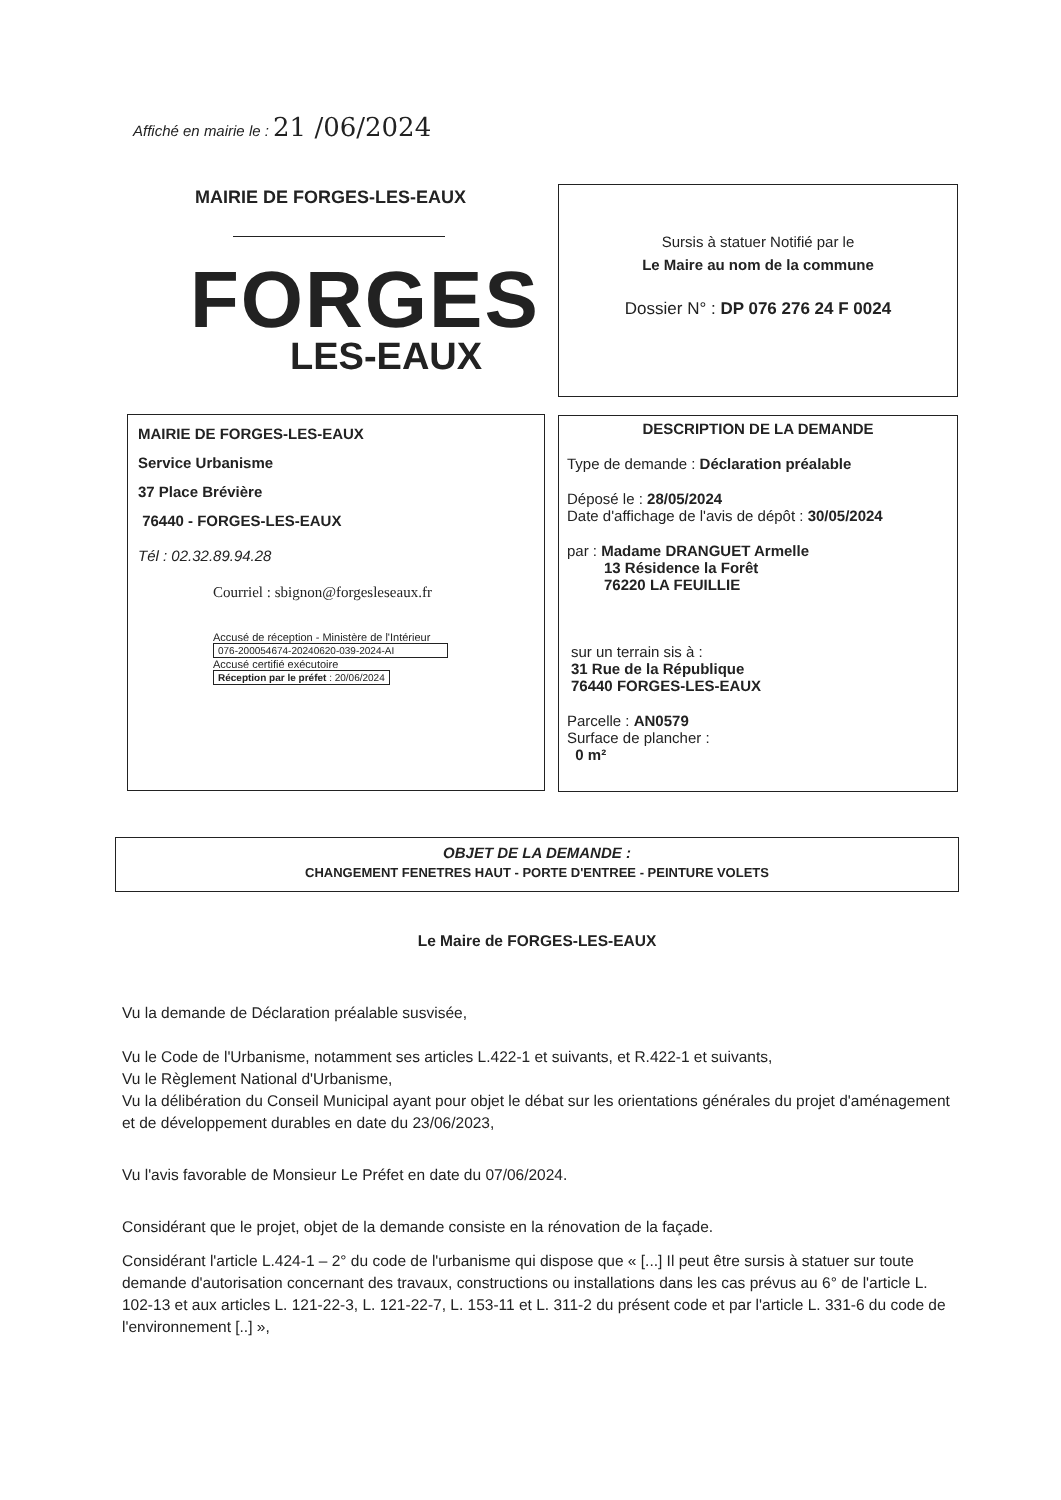Affiché en mairie le : 21 /06/2024
MAIRIE DE FORGES-LES-EAUX
FORGES
LES-EAUX
Sursis à statuer Notifié par le
Le Maire au nom de la commune
Dossier N° : DP 076 276 24 F 0024
MAIRIE DE FORGES-LES-EAUX
Service Urbanisme
37 Place Brévière
76440 - FORGES-LES-EAUX
Tél : 02.32.89.94.28
Courriel : sbignon@forgesleseaux.fr
Accusé de réception - Ministère de l'Intérieur
076-200054674-20240620-039-2024-AI
Accusé certifié exécutoire
Réception par le préfet : 20/06/2024
DESCRIPTION DE LA DEMANDE
Type de demande : Déclaration préalable
Déposé le : 28/05/2024
Date d'affichage de l'avis de dépôt : 30/05/2024
par : Madame DRANGUET Armelle
13 Résidence la Forêt
76220 LA FEUILLIE
sur un terrain sis à :
31 Rue de la République
76440 FORGES-LES-EAUX
Parcelle : AN0579
Surface de plancher :
0 m²
OBJET DE LA DEMANDE :
CHANGEMENT FENETRES HAUT - PORTE D'ENTREE - PEINTURE VOLETS
Le Maire de FORGES-LES-EAUX
Vu la demande de Déclaration préalable susvisée,
Vu le Code de l'Urbanisme, notamment ses articles L.422-1 et suivants, et R.422-1 et suivants,
Vu le Règlement National d'Urbanisme,
Vu la délibération du Conseil Municipal ayant pour objet le débat sur les orientations générales du projet d'aménagement et de développement durables en date du 23/06/2023,
Vu l'avis favorable de Monsieur Le Préfet en date du 07/06/2024.
Considérant que le projet, objet de la demande consiste en la rénovation de la façade.
Considérant l'article L.424-1 – 2° du code de l'urbanisme qui dispose que « [...] Il peut être sursis à statuer sur toute demande d'autorisation concernant des travaux, constructions ou installations dans les cas prévus au 6° de l'article L. 102-13 et aux articles L. 121-22-3, L. 121-22-7, L. 153-11 et L. 311-2 du présent code et par l'article L. 331-6 du code de l'environnement [..] »,